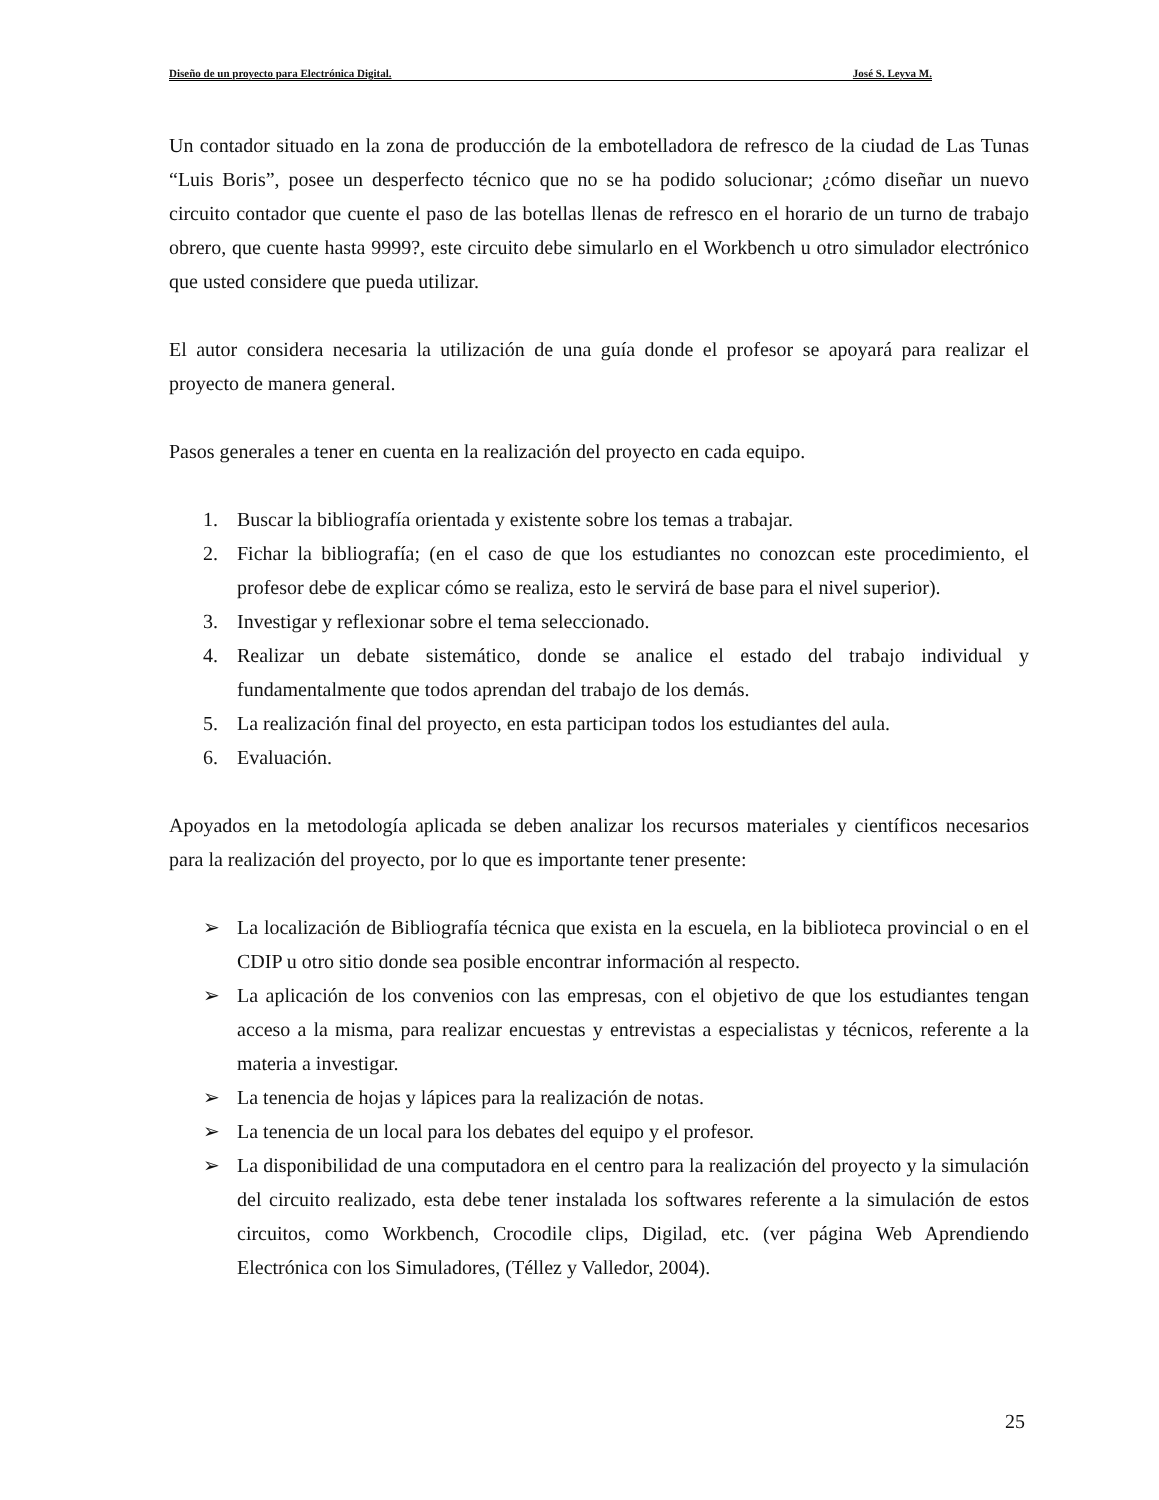Diseño de un proyecto para Electrónica Digital. José S. Leyva M.
Un contador situado en la zona de producción de la embotelladora de refresco de la ciudad de Las Tunas “Luis Boris”, posee un desperfecto técnico que no se ha podido solucionar; ¿cómo diseñar un nuevo circuito contador que cuente el paso de las botellas llenas de refresco en el horario de un turno de trabajo obrero, que cuente hasta 9999?, este circuito debe simularlo en el Workbench u otro simulador electrónico que usted considere que pueda utilizar.
El autor considera necesaria la utilización de una guía donde el profesor se apoyará para realizar el proyecto de manera general.
Pasos generales a tener en cuenta en la realización del proyecto en cada equipo.
1. Buscar la bibliografía orientada y existente sobre los temas a trabajar.
2. Fichar la bibliografía; (en el caso de que los estudiantes no conozcan este procedimiento, el profesor debe de explicar cómo se realiza, esto le servirá de base para el nivel superior).
3. Investigar y reflexionar sobre el tema seleccionado.
4. Realizar un debate sistemático, donde se analice el estado del trabajo individual y fundamentalmente que todos aprendan del trabajo de los demás.
5. La realización final del proyecto, en esta participan todos los estudiantes del aula.
6. Evaluación.
Apoyados en la metodología aplicada se deben analizar los recursos materiales y científicos necesarios para la realización del proyecto, por lo que es importante tener presente:
➢ La localización de Bibliografía técnica que exista en la escuela, en la biblioteca provincial o en el CDIP u otro sitio donde sea posible encontrar información al respecto.
➢ La aplicación de los convenios con las empresas, con el objetivo de que los estudiantes tengan acceso a la misma, para realizar encuestas y entrevistas a especialistas y técnicos, referente a la materia a investigar.
➢ La tenencia de hojas y lápices para la realización de notas.
➢ La tenencia de un local para los debates del equipo y el profesor.
➢ La disponibilidad de una computadora en el centro para la realización del proyecto y la simulación del circuito realizado, esta debe tener instalada los softwares referente a la simulación de estos circuitos, como Workbench, Crocodile clips, Digilad, etc. (ver página Web Aprendiendo Electrónica con los Simuladores, (Téllez y Valledor, 2004).
25